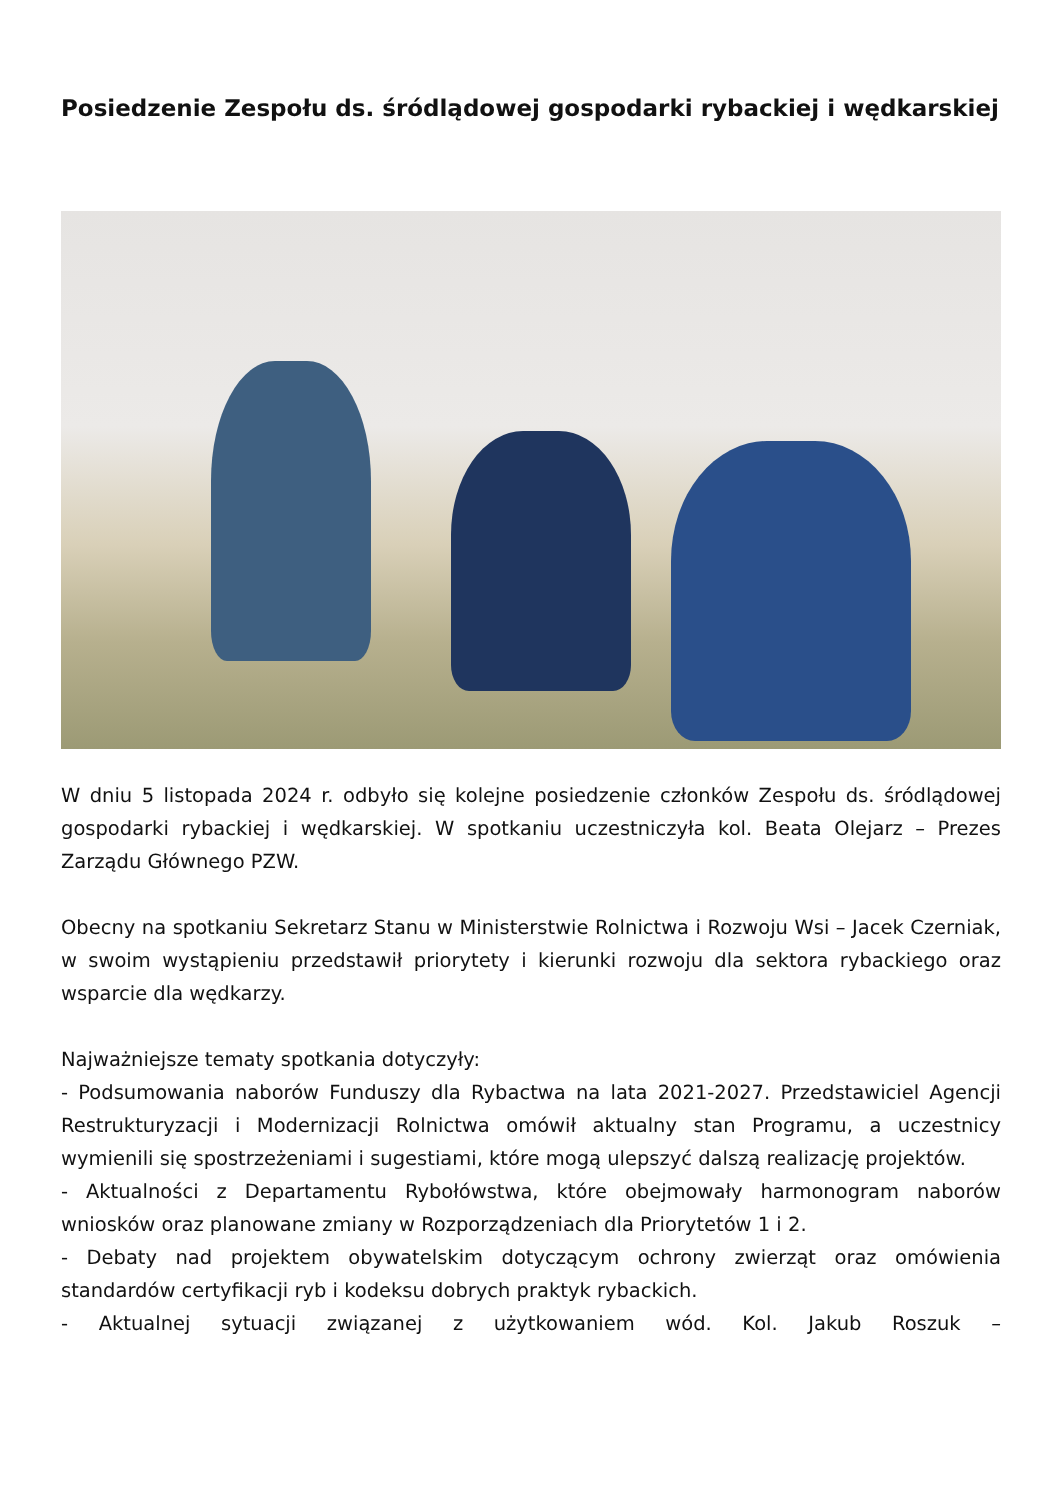Posiedzenie Zespołu ds. śródlądowej gospodarki rybackiej i wędkarskiej
W dniu 5 listopada 2024 r. odbyło się kolejne posiedzenie członków Zespołu ds. śródlądowej gospodarki rybackiej i wędkarskiej. W spotkaniu uczestniczyła kol. Beata Olejarz – Prezes Zarządu Głównego PZW.
Obecny na spotkaniu Sekretarz Stanu w Ministerstwie Rolnictwa i Rozwoju Wsi – Jacek Czerniak, w swoim wystąpieniu przedstawił priorytety i kierunki rozwoju dla sektora rybackiego oraz wsparcie dla wędkarzy.
Najważniejsze tematy spotkania dotyczyły:
- Podsumowania naborów Funduszy dla Rybactwa na lata 2021-2027. Przedstawiciel Agencji Restrukturyzacji i Modernizacji Rolnictwa omówił aktualny stan Programu, a uczestnicy wymienili się spostrzeżeniami i sugestiami, które mogą ulepszyć dalszą realizację projektów.
- Aktualności z Departamentu Rybołówstwa, które obejmowały harmonogram naborów wniosków oraz planowane zmiany w Rozporządzeniach dla Priorytetów 1 i 2.
- Debaty nad projektem obywatelskim dotyczącym ochrony zwierząt oraz omówienia standardów certyfikacji ryb i kodeksu dobrych praktyk rybackich.
- Aktualnej sytuacji związanej z użytkowaniem wód. Kol. Jakub Roszuk –